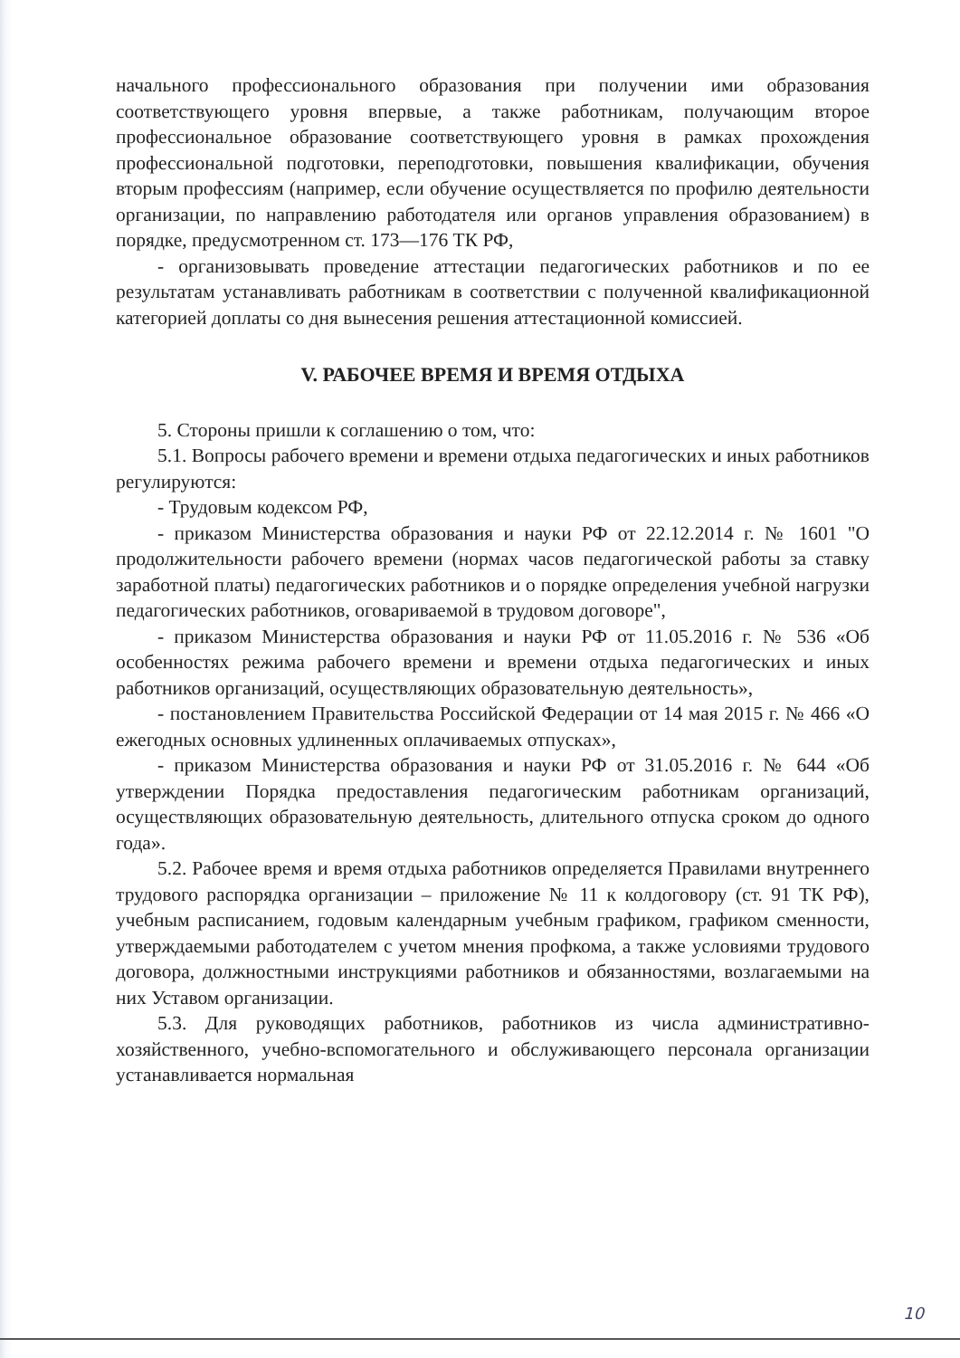начального профессионального образования при получении ими образования соответствующего уровня впервые, а также работникам, получающим второе профессиональное образование соответствующего уровня в рамках прохождения профессиональной подготовки, переподготовки, повышения квалификации, обучения вторым профессиям (например, если обучение осуществляется по профилю деятельности организации, по направлению работодателя или органов управления образованием) в порядке, предусмотренном ст. 173—176 ТК РФ,
- организовывать проведение аттестации педагогических работников и по ее результатам устанавливать работникам в соответствии с полученной квалификационной категорией доплаты со дня вынесения решения аттестационной комиссией.
V. РАБОЧЕЕ ВРЕМЯ И ВРЕМЯ ОТДЫХА
5. Стороны пришли к соглашению о том, что:
5.1. Вопросы рабочего времени и времени отдыха педагогических и иных работников регулируются:
- Трудовым кодексом РФ,
- приказом Министерства образования и науки РФ от 22.12.2014 г. № 1601 "О продолжительности рабочего времени (нормах часов педагогической работы за ставку заработной платы) педагогических работников и о порядке определения учебной нагрузки педагогических работников, оговариваемой в трудовом договоре",
- приказом Министерства образования и науки РФ от 11.05.2016 г. № 536 «Об особенностях режима рабочего времени и времени отдыха педагогических и иных работников организаций, осуществляющих образовательную деятельность»,
- постановлением Правительства Российской Федерации от 14 мая 2015 г. № 466 «О ежегодных основных удлиненных оплачиваемых отпусках»,
- приказом Министерства образования и науки РФ от 31.05.2016 г. № 644 «Об утверждении Порядка предоставления педагогическим работникам организаций, осуществляющих образовательную деятельность, длительного отпуска сроком до одного года».
5.2. Рабочее время и время отдыха работников определяется Правилами внутреннего трудового распорядка организации – приложение № 11 к колдоговору (ст. 91 ТК РФ), учебным расписанием, годовым календарным учебным графиком, графиком сменности, утверждаемыми работодателем с учетом мнения профкома, а также условиями трудового договора, должностными инструкциями работников и обязанностями, возлагаемыми на них Уставом организации.
5.3. Для руководящих работников, работников из числа административно-хозяйственного, учебно-вспомогательного и обслуживающего персонала организации устанавливается нормальная
10